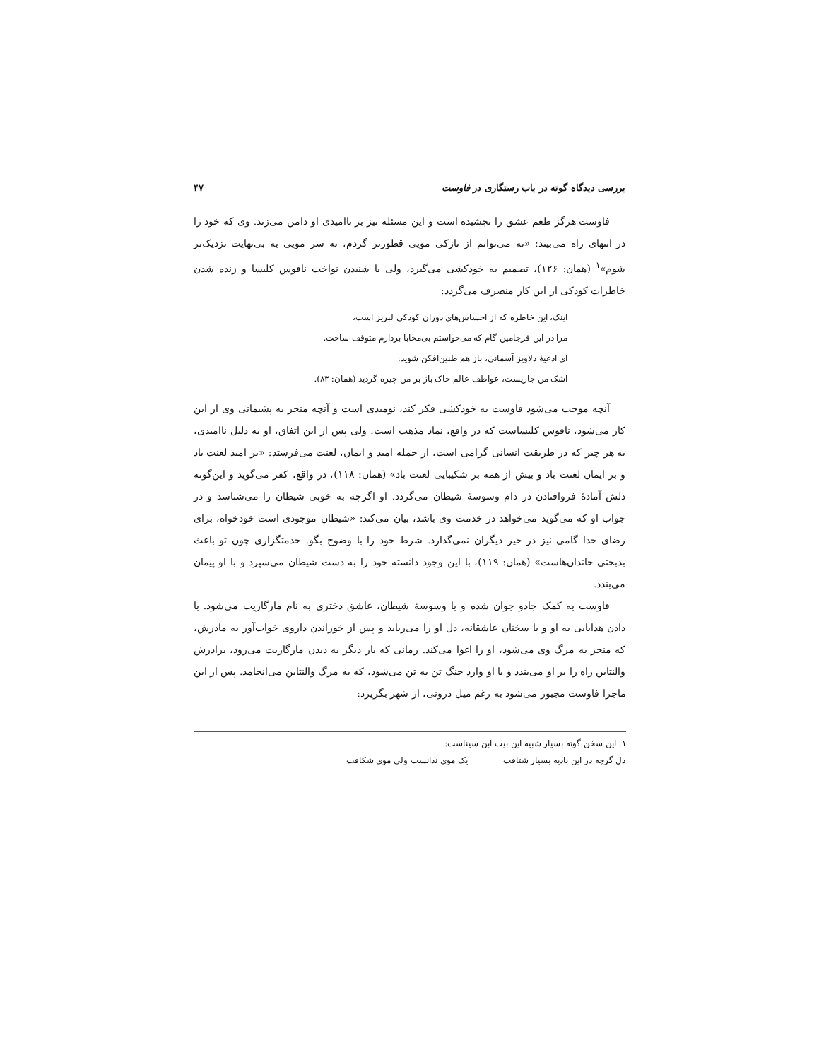بررسی دیدگاه گوته در باب رستگاری در فاوست ۴۷
فاوست هرگز طعم عشق را نچشیده است و این مسئله نیز بر ناامیدی او دامن می‌زند. وی که خود را در انتهای راه می‌بیند: «نه می‌توانم از نازکی مویی قطورتر گردم، نه سر مویی به بی‌نهایت نزدیک‌تر شوم»<sup>۱</sup> (همان: ۱۲۶)، تصمیم به خودکشی می‌گیرد، ولی با شنیدن نواخت ناقوس کلیسا و زنده شدن خاطرات کودکی از این کار منصرف می‌گردد:
اینک، این خاطره که از احساس‌های دوران کودکی لبریز است،
مرا در این فرجامین گام که می‌خواستم بی‌محابا بردارم متوقف ساخت.
ای ادعیهٔ دلاویز آسمانی، باز هم طنین‌افکن شوید:
اشک من جاریست، عواطف عالم خاک باز بر من چیره گردید (همان: ۸۳).
آنچه موجب می‌شود فاوست به خودکشی فکر کند، نومیدی است و آنچه منجر به پشیمانی وی از این کار می‌شود، ناقوس کلیساست که در واقع، نماد مذهب است. ولی پس از این اتفاق، او به دلیل ناامیدی، به هر چیز که در طریقت انسانی گرامی است، از جمله امید و ایمان، لعنت می‌فرستد: «بر امید لعنت باد و بر ایمان لعنت باد و بیش از همه بر شکیبایی لعنت باد» (همان: ۱۱۸)، در واقع، کفر می‌گوید و این‌گونه دلش آمادهٔ فروافتادن در دام وسوسهٔ شیطان می‌گردد. او اگرچه به خوبی شیطان را می‌شناسد و در جواب او که می‌گوید می‌خواهد در خدمت وی باشد، بیان می‌کند: «شیطان موجودی است خودخواه، برای رضای خدا گامی نیز در خیر دیگران نمی‌گذارد. شرط خود را با وضوح بگو. خدمتگزاری چون تو باعث بدبختی خاندان‌هاست» (همان: ۱۱۹)، با این وجود دانسته خود را به دست شیطان می‌سپرد و با او پیمان می‌بندد.
فاوست به کمک جادو جوان شده و با وسوسهٔ شیطان، عاشق دختری به نام مارگاریت می‌شود. با دادن هدایایی به او و با سخنان عاشقانه، دل او را می‌رباید و پس از خوراندن داروی خواب‌آور به مادرش، که منجر به مرگ وی می‌شود، او را اغوا می‌کند. زمانی که بار دیگر به دیدن مارگاریت می‌رود، برادرش والنتاین راه را بر او می‌بندد و با او وارد جنگ تن به تن می‌شود، که به مرگ والنتاین می‌انجامد. پس از این ماجرا فاوست مجبور می‌شود به رغم میل درونی، از شهر بگریزد:
۱. این سخن گوته بسیار شبیه این بیت ابن سیناست:
دل گرچه در این بادیه بسیار شتافت یک موی ندانست ولی موی شکافت